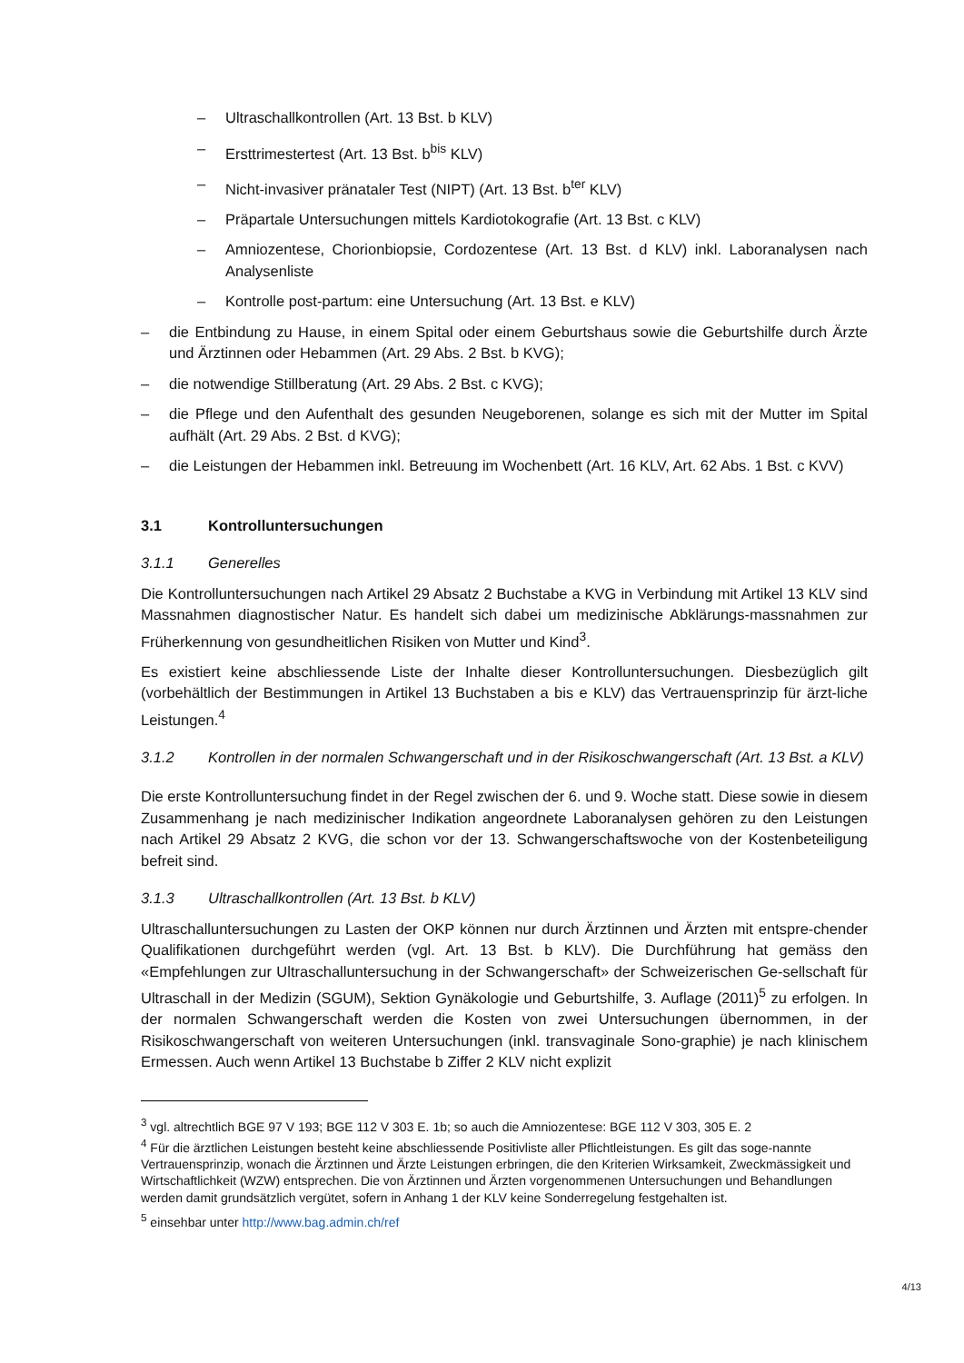– Ultraschallkontrollen (Art. 13 Bst. b KLV)
– Ersttrimestertest (Art. 13 Bst. b<sup>bis</sup> KLV)
– Nicht-invasiver pränataler Test (NIPT) (Art. 13 Bst. b<sup>ter</sup> KLV)
– Präpartale Untersuchungen mittels Kardiotokografie (Art. 13 Bst. c KLV)
– Amniozentese, Chorionbiopsie, Cordozentese (Art. 13 Bst. d KLV) inkl. Laboranalysen nach Analysenliste
– Kontrolle post-partum: eine Untersuchung (Art. 13 Bst. e KLV)
– die Entbindung zu Hause, in einem Spital oder einem Geburtshaus sowie die Geburtshilfe durch Ärzte und Ärztinnen oder Hebammen (Art. 29 Abs. 2 Bst. b KVG);
– die notwendige Stillberatung (Art. 29 Abs. 2 Bst. c KVG);
– die Pflege und den Aufenthalt des gesunden Neugeborenen, solange es sich mit der Mutter im Spital aufhält (Art. 29 Abs. 2 Bst. d KVG);
– die Leistungen der Hebammen inkl. Betreuung im Wochenbett (Art. 16 KLV, Art. 62 Abs. 1 Bst. c KVV)
3.1 Kontrolluntersuchungen
3.1.1 Generelles
Die Kontrolluntersuchungen nach Artikel 29 Absatz 2 Buchstabe a KVG in Verbindung mit Artikel 13 KLV sind Massnahmen diagnostischer Natur. Es handelt sich dabei um medizinische Abklärungs-massnahmen zur Früherkennung von gesundheitlichen Risiken von Mutter und Kind<sup>3</sup>.
Es existiert keine abschliessende Liste der Inhalte dieser Kontrolluntersuchungen. Diesbezüglich gilt (vorbehältlich der Bestimmungen in Artikel 13 Buchstaben a bis e KLV) das Vertrauensprinzip für ärzt-liche Leistungen.<sup>4</sup>
3.1.2 Kontrollen in der normalen Schwangerschaft und in der Risikoschwangerschaft (Art. 13 Bst. a KLV)
Die erste Kontrolluntersuchung findet in der Regel zwischen der 6. und 9. Woche statt. Diese sowie in diesem Zusammenhang je nach medizinischer Indikation angeordnete Laboranalysen gehören zu den Leistungen nach Artikel 29 Absatz 2 KVG, die schon vor der 13. Schwangerschaftswoche von der Kostenbeteiligung befreit sind.
3.1.3 Ultraschallkontrollen (Art. 13 Bst. b KLV)
Ultraschalluntersuchungen zu Lasten der OKP können nur durch Ärztinnen und Ärzten mit entspre-chender Qualifikationen durchgeführt werden (vgl. Art. 13 Bst. b KLV). Die Durchführung hat gemäss den «Empfehlungen zur Ultraschalluntersuchung in der Schwangerschaft» der Schweizerischen Ge-sellschaft für Ultraschall in der Medizin (SGUM), Sektion Gynäkologie und Geburtshilfe, 3. Auflage (2011)<sup>5</sup> zu erfolgen. In der normalen Schwangerschaft werden die Kosten von zwei Untersuchungen übernommen, in der Risikoschwangerschaft von weiteren Untersuchungen (inkl. transvaginale Sono-graphie) je nach klinischem Ermessen. Auch wenn Artikel 13 Buchstabe b Ziffer 2 KLV nicht explizit
<sup>3</sup> vgl. altrechtlich BGE 97 V 193; BGE 112 V 303 E. 1b; so auch die Amniozentese: BGE 112 V 303, 305 E. 2
<sup>4</sup> Für die ärztlichen Leistungen besteht keine abschliessende Positivliste aller Pflichtleistungen. Es gilt das soge-nannte Vertrauensprinzip, wonach die Ärztinnen und Ärzte Leistungen erbringen, die den Kriterien Wirksamkeit, Zweckmässigkeit und Wirtschaftlichkeit (WZW) entsprechen. Die von Ärztinnen und Ärzten vorgenommenen Untersuchungen und Behandlungen werden damit grundsätzlich vergütet, sofern in Anhang 1 der KLV keine Sonderregelung festgehalten ist.
<sup>5</sup> einsehbar unter http://www.bag.admin.ch/ref
4/13